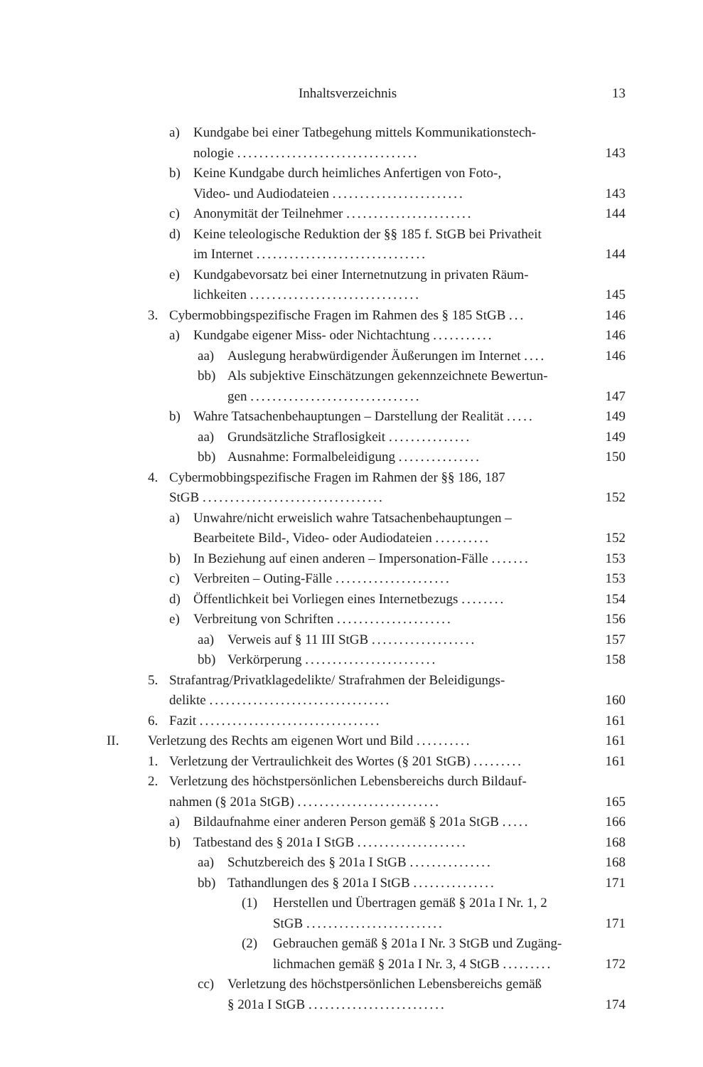Inhaltsverzeichnis 13
a) Kundgabe bei einer Tatbegehung mittels Kommunikationstech-
nologie .................................
143
b) Keine Kundgabe durch heimliches Anfertigen von Foto-,
Video- und Audiodateien ........................
143
c) Anonymität der Teilnehmer ....................... 144
d) Keine teleologische Reduktion der §§ 185 f. StGB bei Privatheit
im Internet ...............................
144
e) Kundgabevorsatz bei einer Internetnutzung in privaten Räum-
lichkeiten ...............................
145
3. Cybermobbingspezifische Fragen im Rahmen des § 185 StGB ... 146
a) Kundgabe eigener Miss- oder Nichtachtung ........... 146
aa) Auslegung herabwürdigender Äußerungen im Internet .... 146
bb) Als subjektive Einschätzungen gekennzeichnete Bewertun-
gen ...............................
147
b) Wahre Tatsachenbehauptungen – Darstellung der Realität ..... 149
aa) Grundsätzliche Straflosigkeit ............... 149
bb) Ausnahme: Formalbeleidigung ............... 150
4. Cybermobbingspezifische Fragen im Rahmen der §§ 186, 187
StGB .................................
152
a) Unwahre/nicht erweislich wahre Tatsachenbehauptungen –
Bearbeitete Bild-, Video- oder Audiodateien ..........
152
b) In Beziehung auf einen anderen – Impersonation-Fälle ....... 153
c) Verbreiten – Outing-Fälle ..................... 153
d) Öffentlichkeit bei Vorliegen eines Internetbezugs ........ 154
e) Verbreitung von Schriften ..................... 156
aa) Verweis auf § 11 III StGB ................... 157
bb) Verkörperung ........................ 158
5. Strafantrag/Privatklagedelikte/ Strafrahmen der Beleidigungs-
delikte .................................
160
6. Fazit ................................. 161
II. Verletzung des Rechts am eigenen Wort und Bild .......... 161
1. Verletzung der Vertraulichkeit des Wortes (§ 201 StGB) ......... 161
2. Verletzung des höchstpersönlichen Lebensbereichs durch Bildauf-
nahmen (§ 201a StGB) ..........................
165
a) Bildaufnahme einer anderen Person gemäß § 201a StGB ..... 166
b) Tatbestand des § 201a I StGB .................... 168
aa) Schutzbereich des § 201a I StGB ............... 168
bb) Tathandlungen des § 201a I StGB ............... 171
(1) Herstellen und Übertragen gemäß § 201a I Nr. 1, 2
StGB .........................
171
(2) Gebrauchen gemäß § 201a I Nr. 3 StGB und Zugäng-
lichmachen gemäß § 201a I Nr. 3, 4 StGB .........
172
cc) Verletzung des höchstpersönlichen Lebensbereichs gemäß
§ 201a I StGB .........................
174